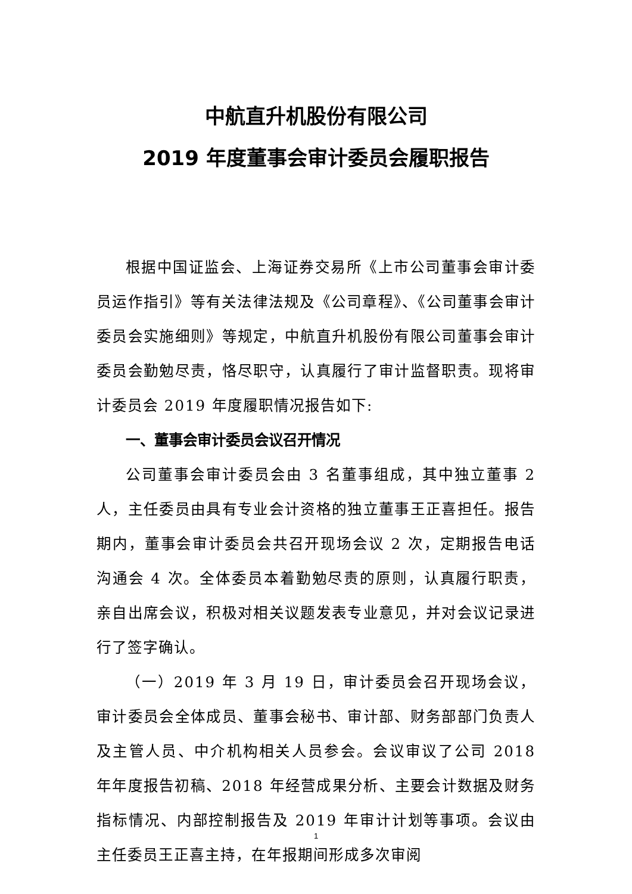中航直升机股份有限公司
2019 年度董事会审计委员会履职报告
根据中国证监会、上海证券交易所《上市公司董事会审计委员运作指引》等有关法律法规及《公司章程》、《公司董事会审计委员会实施细则》等规定，中航直升机股份有限公司董事会审计委员会勤勉尽责，恪尽职守，认真履行了审计监督职责。现将审计委员会 2019 年度履职情况报告如下:
一、董事会审计委员会议召开情况
公司董事会审计委员会由 3 名董事组成，其中独立董事 2 人，主任委员由具有专业会计资格的独立董事王正喜担任。报告期内，董事会审计委员会共召开现场会议 2 次，定期报告电话沟通会 4 次。全体委员本着勤勉尽责的原则，认真履行职责，亲自出席会议，积极对相关议题发表专业意见，并对会议记录进行了签字确认。
（一）2019 年 3 月 19 日，审计委员会召开现场会议，审计委员会全体成员、董事会秘书、审计部、财务部部门负责人及主管人员、中介机构相关人员参会。会议审议了公司 2018 年年度报告初稿、2018 年经营成果分析、主要会计数据及财务指标情况、内部控制报告及 2019 年审计计划等事项。会议由主任委员王正喜主持，在年报期间形成多次审阅
1